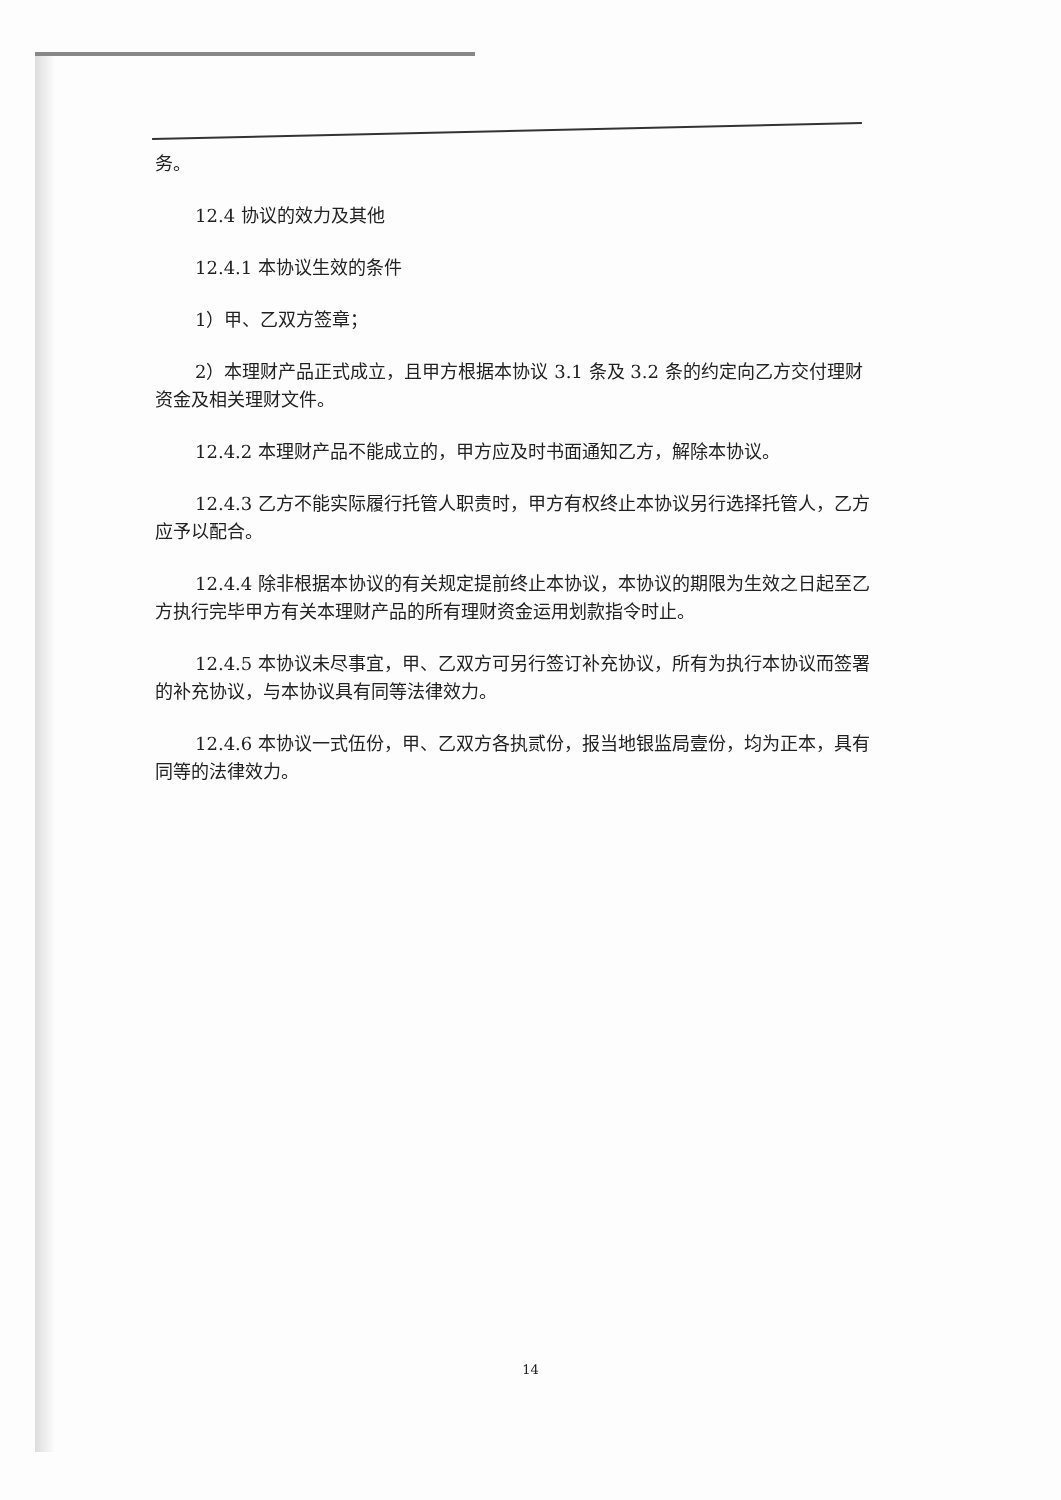务。
12.4 协议的效力及其他
12.4.1 本协议生效的条件
1）甲、乙双方签章；
2）本理财产品正式成立，且甲方根据本协议 3.1 条及 3.2 条的约定向乙方交付理财资金及相关理财文件。
12.4.2 本理财产品不能成立的，甲方应及时书面通知乙方，解除本协议。
12.4.3 乙方不能实际履行托管人职责时，甲方有权终止本协议另行选择托管人，乙方应予以配合。
12.4.4 除非根据本协议的有关规定提前终止本协议，本协议的期限为生效之日起至乙方执行完毕甲方有关本理财产品的所有理财资金运用划款指令时止。
12.4.5 本协议未尽事宜，甲、乙双方可另行签订补充协议，所有为执行本协议而签署的补充协议，与本协议具有同等法律效力。
12.4.6 本协议一式伍份，甲、乙双方各执贰份，报当地银监局壹份，均为正本，具有同等的法律效力。
14